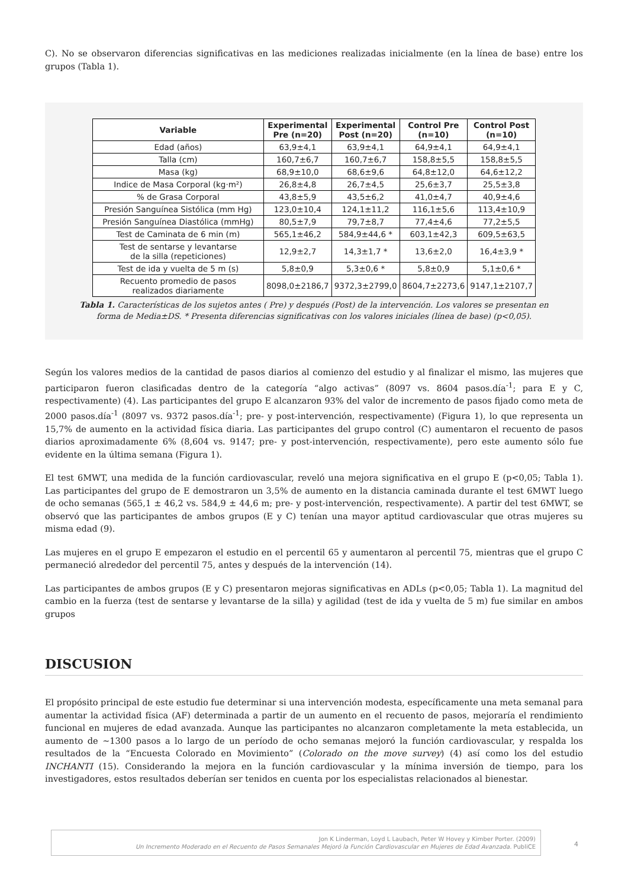C). No se observaron diferencias significativas en las mediciones realizadas inicialmente (en la línea de base) entre los grupos (Tabla 1).
| Variable | Experimental Pre (n=20) | Experimental Post (n=20) | Control Pre (n=10) | Control Post (n=10) |
| --- | --- | --- | --- | --- |
| Edad (años) | 63,9±4,1 | 63,9±4,1 | 64,9±4,1 | 64,9±4,1 |
| Talla (cm) | 160,7±6,7 | 160,7±6,7 | 158,8±5,5 | 158,8±5,5 |
| Masa (kg) | 68,9±10,0 | 68,6±9,6 | 64,8±12,0 | 64,6±12,2 |
| Indice de Masa Corporal (kg·m²) | 26,8±4,8 | 26,7±4,5 | 25,6±3,7 | 25,5±3,8 |
| % de Grasa Corporal | 43,8±5,9 | 43,5±6,2 | 41,0±4,7 | 40,9±4,6 |
| Presión Sanguínea Sistólica (mm Hg) | 123,0±10,4 | 124,1±11,2 | 116,1±5,6 | 113,4±10,9 |
| Presión Sanguínea Diastólica (mmHg) | 80,5±7,9 | 79,7±8,7 | 77,4±4,6 | 77,2±5,5 |
| Test de Caminata de 6 min (m) | 565,1±46,2 | 584,9±44,6 * | 603,1±42,3 | 609,5±63,5 |
| Test de sentarse y levantarse de la silla (repeticiones) | 12,9±2,7 | 14,3±1,7 * | 13,6±2,0 | 16,4±3,9 * |
| Test de ida y vuelta de 5 m (s) | 5,8±0,9 | 5,3±0,6 * | 5,8±0,9 | 5,1±0,6 * |
| Recuento promedio de pasos realizados diariamente | 8098,0±2186,7 | 9372,3±2799,0 | 8604,7±2273,6 | 9147,1±2107,7 |
Tabla 1. Características de los sujetos antes ( Pre) y después (Post) de la intervención. Los valores se presentan en forma de Media±DS. * Presenta diferencias significativas con los valores iniciales (línea de base) (p<0,05).
Según los valores medios de la cantidad de pasos diarios al comienzo del estudio y al finalizar el mismo, las mujeres que participaron fueron clasificadas dentro de la categoría “algo activas” (8097 vs. 8604 pasos.día<sup>-1</sup>; para E y C, respectivamente) (4). Las participantes del grupo E alcanzaron 93% del valor de incremento de pasos fijado como meta de 2000 pasos.día<sup>-1</sup> (8097 vs. 9372 pasos.día<sup>-1</sup>; pre- y post-intervención, respectivamente) (Figura 1), lo que representa un 15,7% de aumento en la actividad física diaria. Las participantes del grupo control (C) aumentaron el recuento de pasos diarios aproximadamente 6% (8,604 vs. 9147; pre- y post-intervención, respectivamente), pero este aumento sólo fue evidente en la última semana (Figura 1).
El test 6MWT, una medida de la función cardiovascular, reveló una mejora significativa en el grupo E (p<0,05; Tabla 1). Las participantes del grupo de E demostraron un 3,5% de aumento en la distancia caminada durante el test 6MWT luego de ocho semanas (565,1 ± 46,2 vs. 584,9 ± 44,6 m; pre- y post-intervención, respectivamente). A partir del test 6MWT, se observó que las participantes de ambos grupos (E y C) tenían una mayor aptitud cardiovascular que otras mujeres su misma edad (9).
Las mujeres en el grupo E empezaron el estudio en el percentil 65 y aumentaron al percentil 75, mientras que el grupo C permaneció alrededor del percentil 75, antes y después de la intervención (14).
Las participantes de ambos grupos (E y C) presentaron mejoras significativas en ADLs (p<0,05; Tabla 1). La magnitud del cambio en la fuerza (test de sentarse y levantarse de la silla) y agilidad (test de ida y vuelta de 5 m) fue similar en ambos grupos
DISCUSION
El propósito principal de este estudio fue determinar si una intervención modesta, específicamente una meta semanal para aumentar la actividad física (AF) determinada a partir de un aumento en el recuento de pasos, mejoraría el rendimiento funcional en mujeres de edad avanzada. Aunque las participantes no alcanzaron completamente la meta establecida, un aumento de ~1300 pasos a lo largo de un período de ocho semanas mejoró la función cardiovascular, y respalda los resultados de la “Encuesta Colorado en Movimiento” (Colorado on the move survey) (4) así como los del estudio INCHANTI (15). Considerando la mejora en la función cardiovascular y la mínima inversión de tiempo, para los investigadores, estos resultados deberían ser tenidos en cuenta por los especialistas relacionados al bienestar.
Jon K Linderman, Loyd L Laubach, Peter W Hovey y Kimber Porter. (2009)
Un Incremento Moderado en el Recuento de Pasos Semanales Mejoró la Función Cardiovascular en Mujeres de Edad Avanzada. PubliCE
4